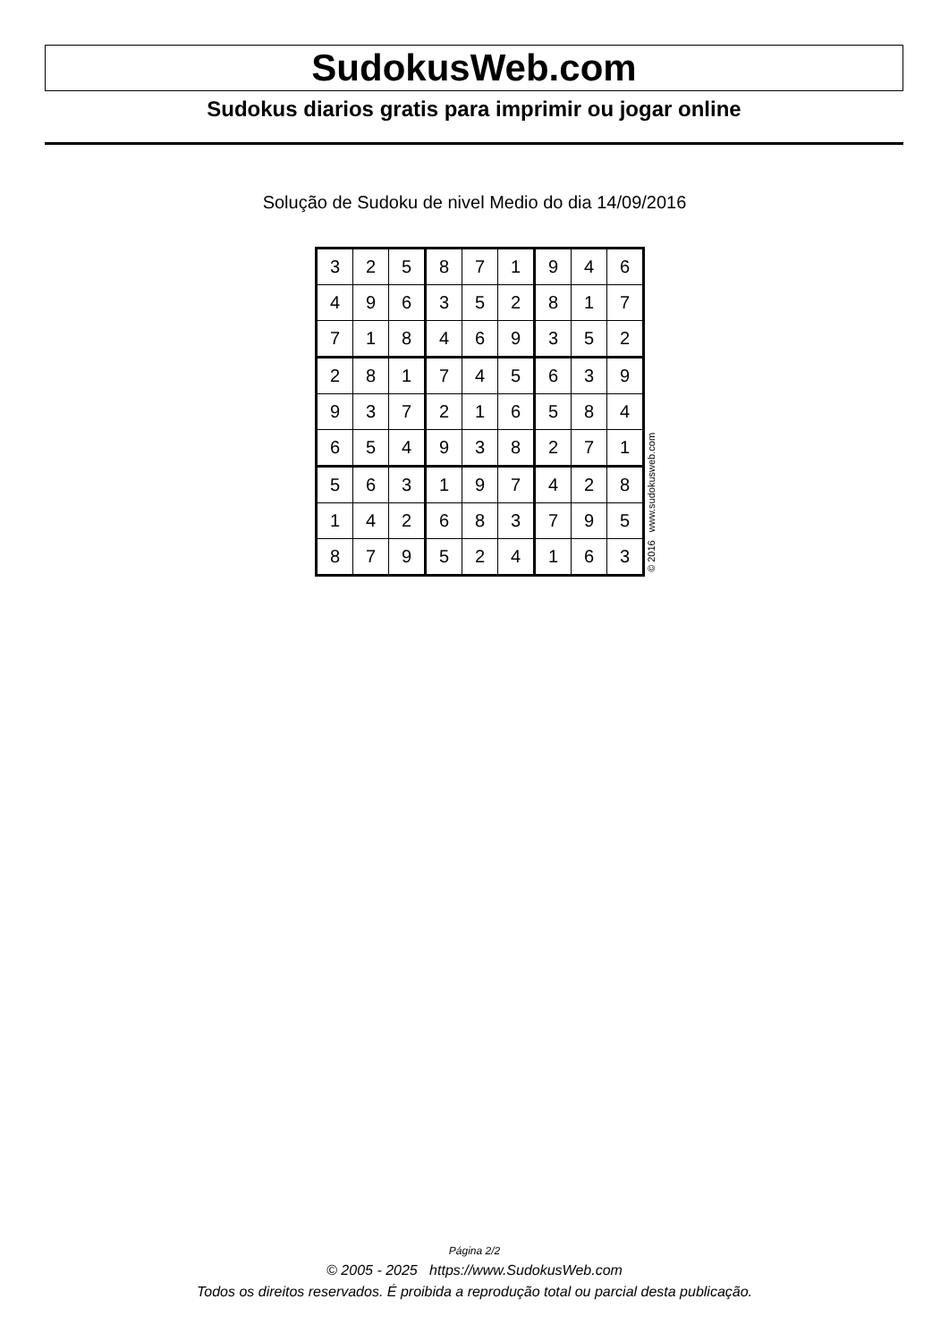SudokusWeb.com
Sudokus diarios gratis para imprimir ou jogar online
Solução de Sudoku de nivel Medio do dia 14/09/2016
| 3 | 2 | 5 | 8 | 7 | 1 | 9 | 4 | 6 |
| 4 | 9 | 6 | 3 | 5 | 2 | 8 | 1 | 7 |
| 7 | 1 | 8 | 4 | 6 | 9 | 3 | 5 | 2 |
| 2 | 8 | 1 | 7 | 4 | 5 | 6 | 3 | 9 |
| 9 | 3 | 7 | 2 | 1 | 6 | 5 | 8 | 4 |
| 6 | 5 | 4 | 9 | 3 | 8 | 2 | 7 | 1 |
| 5 | 6 | 3 | 1 | 9 | 7 | 4 | 2 | 8 |
| 1 | 4 | 2 | 6 | 8 | 3 | 7 | 9 | 5 |
| 8 | 7 | 9 | 5 | 2 | 4 | 1 | 6 | 3 |
© 2016 www.sudokusweb.com
Página 2/2
© 2005 - 2025 https://www.SudokusWeb.com
Todos os direitos reservados. É proibida a reprodução total ou parcial desta publicação.